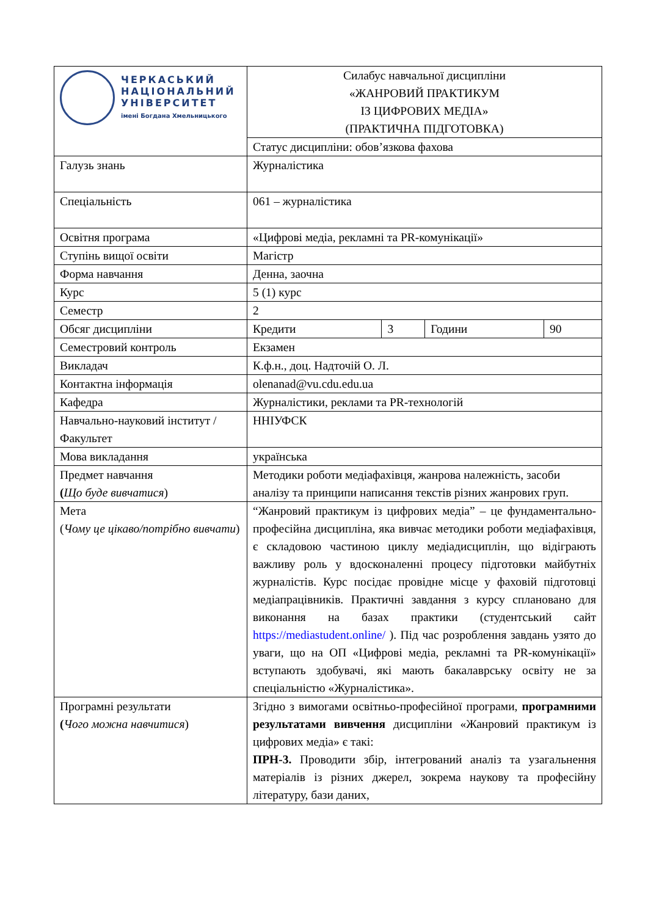| ЧЕРКАСЬКИЙ НАЦІОНАЛЬНИЙ УНІВЕРСИТЕТ імені Богдана Хмельницького | Силабус навчальної дисципліни «ЖАНРОВИЙ ПРАКТИКУМ ІЗ ЦИФРОВИХ МЕДІА» (ПРАКТИЧНА ПІДГОТОВКА) | | | |
| | Статус дисципліни: обов’язкова фахова | | | |
| Галузь знань | Журналістика | | | |
| Спеціальність | 061 – журналістика | | | |
| Освітня програма | «Цифрові медіа, рекламні та PR-комунікації» | | | |
| Ступінь вищої освіти | Магістр | | | |
| Форма навчання | Денна, заочна | | | |
| Курс | 5 (1) курс | | | |
| Семестр | 2 | | | |
| Обсяг дисципліни | Кредити | 3 | Години | 90 |
| Семестровий контроль | Екзамен | | | |
| Викладач | К.ф.н., доц. Надточій О. Л. | | | |
| Контактна інформація | olenanad@vu.cdu.edu.ua | | | |
| Кафедра | Журналістики, реклами та PR-технологій | | | |
| Навчально-науковий інститут / Факультет | ННІУФСК | | | |
| Мова викладання | українська | | | |
| Предмет навчання ( Що буде вивчатися ) | Методики роботи медіафахівця, жанрова належність, засоби аналізу та принципи написання текстів різних жанрових груп. | | | |
| Мета ( Чому це цікаво/потрібно вивчати ) | “Жанровий практикум із цифрових медіа” – це фундаментально-професійна дисципліна, яка вивчає методики роботи медіафахівця, є складовою частиною циклу медіадисциплін, що відіграють важливу роль у вдосконаленні процесу підготовки майбутніх журналістів. Курс посідає провідне місце у фаховій підготовці медіапрацівників. Практичні завдання з курсу сплановано для виконання на базах практики (студентський сайт https://mediastudent.online/ ). Під час розроблення завдань узято до уваги, що на ОП «Цифрові медіа, рекламні та PR-комунікації» вступають здобувачі, які мають бакалаврську освіту не за спеціальністю «Журналістика». | | | |
| Програмні результати ( Чого можна навчитися ) | Згідно з вимогами освітньо-професійної програми, програмними результатами вивчення дисципліни «Жанровий практикум із цифрових медіа» є такі: ПРН-3. Проводити збір, інтегрований аналіз та узагальнення матеріалів із різних джерел, зокрема наукову та професійну літературу, бази даних, | | | |